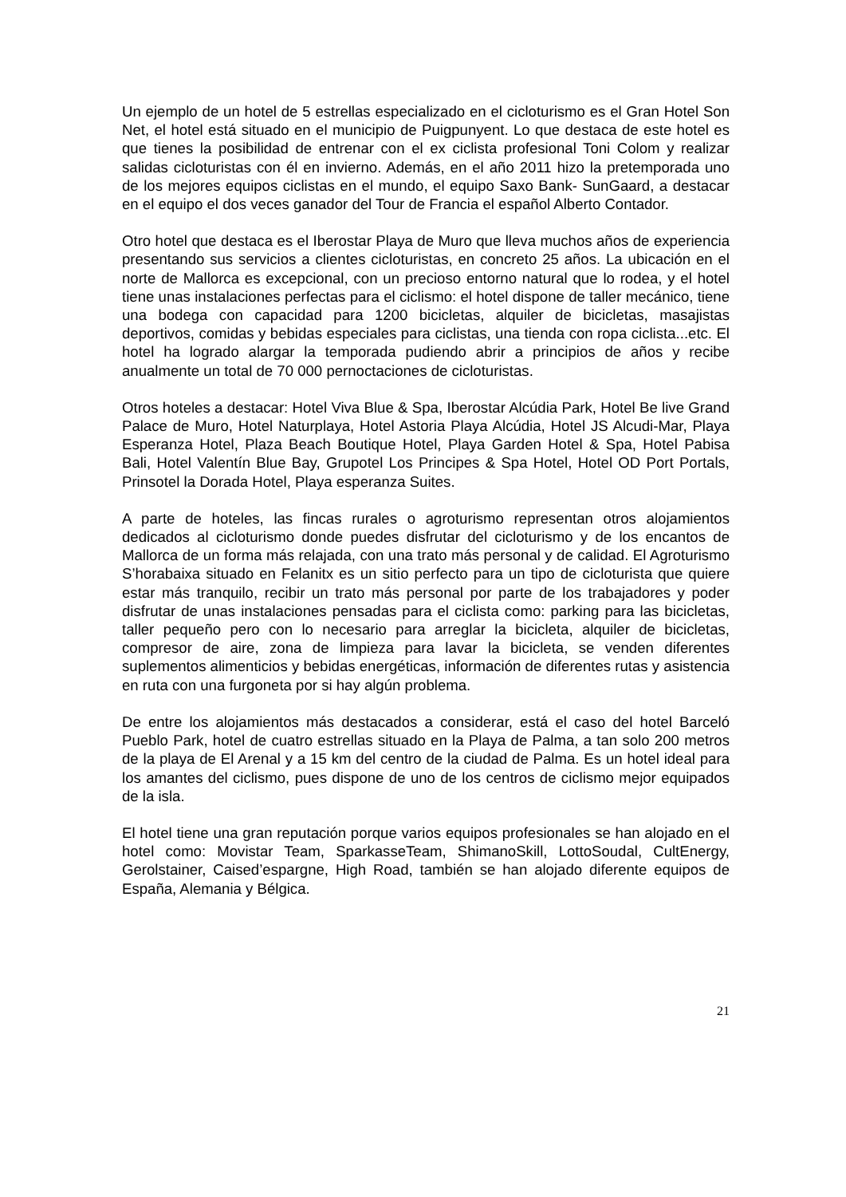Un ejemplo de un hotel de 5 estrellas especializado en el cicloturismo es el Gran Hotel Son Net, el hotel está situado en el municipio de Puigpunyent. Lo que destaca de este hotel es que tienes la posibilidad de entrenar con el ex ciclista profesional Toni Colom y realizar salidas cicloturistas con él en invierno. Además, en el año 2011 hizo la pretemporada uno de los mejores equipos ciclistas en el mundo, el equipo Saxo Bank- SunGaard, a destacar en el equipo el dos veces ganador del Tour de Francia el español Alberto Contador.
Otro hotel que destaca es el Iberostar Playa de Muro que lleva muchos años de experiencia presentando sus servicios a clientes cicloturistas, en concreto 25 años. La ubicación en el norte de Mallorca es excepcional, con un precioso entorno natural que lo rodea, y el hotel tiene unas instalaciones perfectas para el ciclismo: el hotel dispone de taller mecánico, tiene una bodega con capacidad para 1200 bicicletas, alquiler de bicicletas, masajistas deportivos, comidas y bebidas especiales para ciclistas, una tienda con ropa ciclista...etc. El hotel ha logrado alargar la temporada pudiendo abrir a principios de años y recibe anualmente un total de 70 000 pernoctaciones de cicloturistas.
Otros hoteles a destacar: Hotel Viva Blue & Spa, Iberostar Alcúdia Park, Hotel Be live Grand Palace de Muro, Hotel Naturplaya, Hotel Astoria Playa Alcúdia, Hotel JS Alcudi-Mar, Playa Esperanza Hotel, Plaza Beach Boutique Hotel, Playa Garden Hotel & Spa, Hotel Pabisa Bali, Hotel Valentín Blue Bay, Grupotel Los Principes & Spa Hotel, Hotel OD Port Portals, Prinsotel la Dorada Hotel, Playa esperanza Suites.
A parte de hoteles, las fincas rurales o agroturismo representan otros alojamientos dedicados al cicloturismo donde puedes disfrutar del cicloturismo y de los encantos de Mallorca de un forma más relajada, con una trato más personal y de calidad. El Agroturismo S’horabaixa situado en Felanitx es un sitio perfecto para un tipo de cicloturista que quiere estar más tranquilo, recibir un trato más personal por parte de los trabajadores y poder disfrutar de unas instalaciones pensadas para el ciclista como: parking para las bicicletas, taller pequeño pero con lo necesario para arreglar la bicicleta, alquiler de bicicletas, compresor de aire, zona de limpieza para lavar la bicicleta, se venden diferentes suplementos alimenticios y bebidas energéticas, información de diferentes rutas y asistencia en ruta con una furgoneta por si hay algún problema.
De entre los alojamientos más destacados a considerar, está el caso del hotel Barceló Pueblo Park, hotel de cuatro estrellas situado en la Playa de Palma, a tan solo 200 metros de la playa de El Arenal y a 15 km del centro de la ciudad de Palma. Es un hotel ideal para los amantes del ciclismo, pues dispone de uno de los centros de ciclismo mejor equipados de la isla.
El hotel tiene una gran reputación porque varios equipos profesionales se han alojado en el hotel como: Movistar Team, SparkasseTeam, ShimanoSkill, LottoSoudal, CultEnergy, Gerolstainer, Caised’espargne, High Road, también se han alojado diferente equipos de España, Alemania y Bélgica.
21